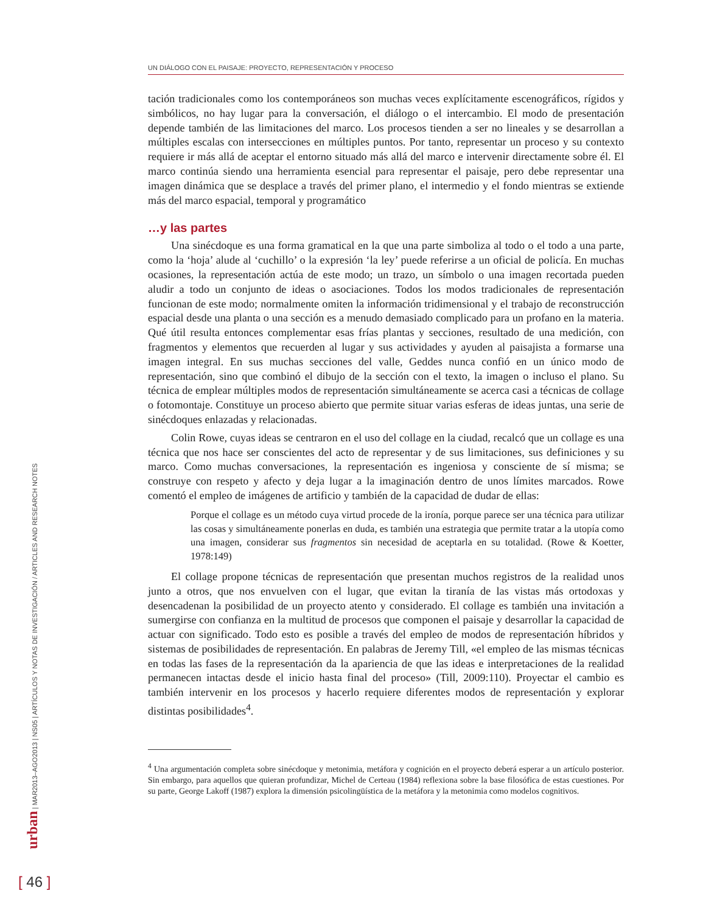UN DIÁLOGO CON EL PAISAJE: PROYECTO, REPRESENTACIÓN Y PROCESO
tación tradicionales como los contemporáneos son muchas veces explícitamente escenográficos, rígidos y simbólicos, no hay lugar para la conversación, el diálogo o el intercambio. El modo de presentación depende también de las limitaciones del marco. Los procesos tienden a ser no lineales y se desarrollan a múltiples escalas con intersecciones en múltiples puntos. Por tanto, representar un proceso y su contexto requiere ir más allá de aceptar el entorno situado más allá del marco e intervenir directamente sobre él. El marco continúa siendo una herramienta esencial para representar el paisaje, pero debe representar una imagen dinámica que se desplace a través del primer plano, el intermedio y el fondo mientras se extiende más del marco espacial, temporal y programático
…y las partes
Una sinécdoque es una forma gramatical en la que una parte simboliza al todo o el todo a una parte, como la ‘hoja’ alude al ‘cuchillo’ o la expresión ‘la ley’ puede referirse a un oficial de policía. En muchas ocasiones, la representación actúa de este modo; un trazo, un símbolo o una imagen recortada pueden aludir a todo un conjunto de ideas o asociaciones. Todos los modos tradicionales de representación funcionan de este modo; normalmente omiten la información tridimensional y el trabajo de reconstrucción espacial desde una planta o una sección es a menudo demasiado complicado para un profano en la materia. Qué útil resulta entonces complementar esas frías plantas y secciones, resultado de una medición, con fragmentos y elementos que recuerden al lugar y sus actividades y ayuden al paisajista a formarse una imagen integral. En sus muchas secciones del valle, Geddes nunca confió en un único modo de representación, sino que combinó el dibujo de la sección con el texto, la imagen o incluso el plano. Su técnica de emplear múltiples modos de representación simultáneamente se acerca casi a técnicas de collage o fotomontaje. Constituye un proceso abierto que permite situar varias esferas de ideas juntas, una serie de sinécdoques enlazadas y relacionadas.
Colin Rowe, cuyas ideas se centraron en el uso del collage en la ciudad, recalcó que un collage es una técnica que nos hace ser conscientes del acto de representar y de sus limitaciones, sus definiciones y su marco. Como muchas conversaciones, la representación es ingeniosa y consciente de sí misma; se construye con respeto y afecto y deja lugar a la imaginación dentro de unos límites marcados. Rowe comentó el empleo de imágenes de artificio y también de la capacidad de dudar de ellas:
Porque el collage es un método cuya virtud procede de la ironía, porque parece ser una técnica para utilizar las cosas y simultáneamente ponerlas en duda, es también una estrategia que permite tratar a la utopía como una imagen, considerar sus fragmentos sin necesidad de aceptarla en su totalidad. (Rowe & Koetter, 1978:149)
El collage propone técnicas de representación que presentan muchos registros de la realidad unos junto a otros, que nos envuelven con el lugar, que evitan la tiranía de las vistas más ortodoxas y desencadenan la posibilidad de un proyecto atento y considerado. El collage es también una invitación a sumergirse con confianza en la multitud de procesos que componen el paisaje y desarrollar la capacidad de actuar con significado. Todo esto es posible a través del empleo de modos de representación híbridos y sistemas de posibilidades de representación. En palabras de Jeremy Till, «el empleo de las mismas técnicas en todas las fases de la representación da la apariencia de que las ideas e interpretaciones de la realidad permanecen intactas desde el inicio hasta final del proceso» (Till, 2009:110). Proyectar el cambio es también intervenir en los procesos y hacerlo requiere diferentes modos de representación y explorar distintas posibilidades<sup>4</sup>.
<sup>4</sup> Una argumentación completa sobre sinécdoque y metonimia, metáfora y cognición en el proyecto deberá esperar a un artículo posterior. Sin embargo, para aquellos que quieran profundizar, Michel de Certeau (1984) reflexiona sobre la base filosófica de estas cuestiones. Por su parte, George Lakoff (1987) explora la dimensión psicolingüística de la metáfora y la metonimia como modelos cognitivos.
urban | MAR2013–AGO2013 | NS05 | ARTÍCULOS Y NOTAS DE INVESTIGACIÓN / ARTICLES AND RESEARCH NOTES
[ 46 ]